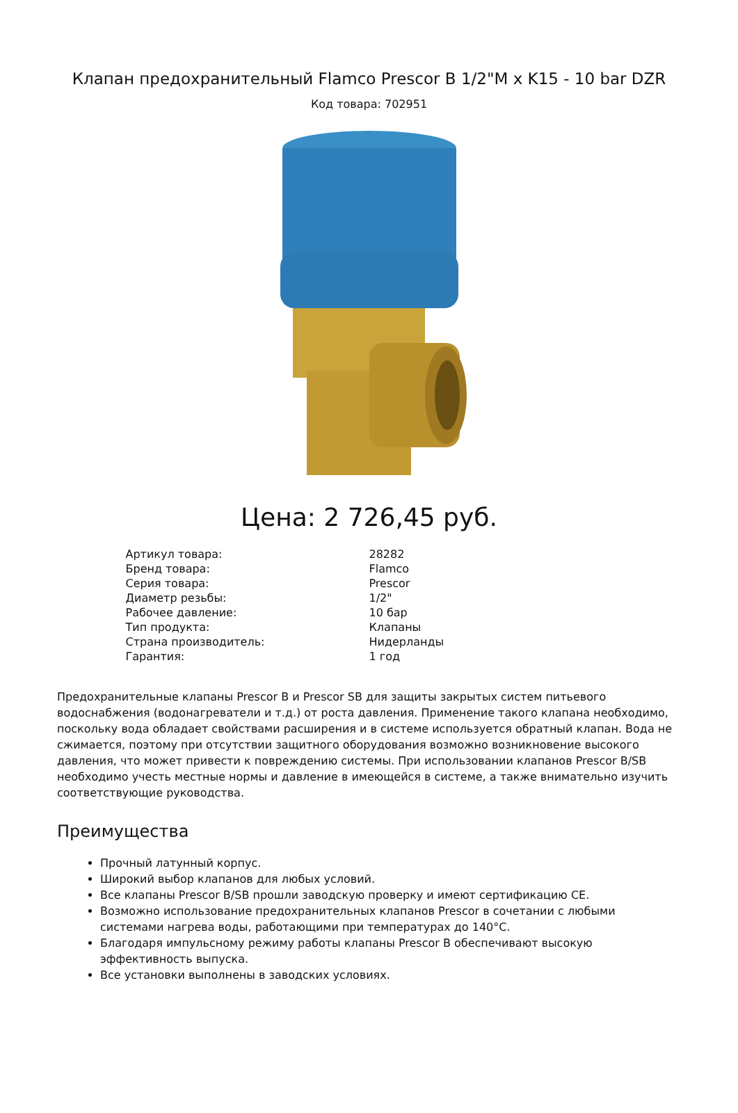Клапан предохранительный Flamco Prescor B 1/2"M x K15 - 10 bar DZR
Код товара: 702951
Цена: 2 726,45 руб.
| Артикул товара: | 28282 |
| Бренд товара: | Flamco |
| Серия товара: | Prescor |
| Диаметр резьбы: | 1/2" |
| Рабочее давление: | 10 бар |
| Тип продукта: | Клапаны |
| Страна производитель: | Нидерланды |
| Гарантия: | 1 год |
Предохранительные клапаны Prescor B и Prescor SB для защиты закрытых систем питьевого водоснабжения (водонагреватели и т.д.) от роста давления. Применение такого клапана необходимо, поскольку вода обладает свойствами расширения и в системе используется обратный клапан. Вода не сжимается, поэтому при отсутствии защитного оборудования возможно возникновение высокого давления, что может привести к повреждению системы. При использовании клапанов Prescor B/SB необходимо учесть местные нормы и давление в имеющейся в системе, а также внимательно изучить соответствующие руководства.
Преимущества
Прочный латунный корпус.
Широкий выбор клапанов для любых условий.
Все клапаны Prescor B/SB прошли заводскую проверку и имеют сертификацию CE.
Возможно использование предохранительных клапанов Prescor в сочетании с любыми системами нагрева воды, работающими при температурах до 140°C.
Благодаря импульсному режиму работы клапаны Prescor B обеспечивают высокую эффективность выпуска.
Все установки выполнены в заводских условиях.